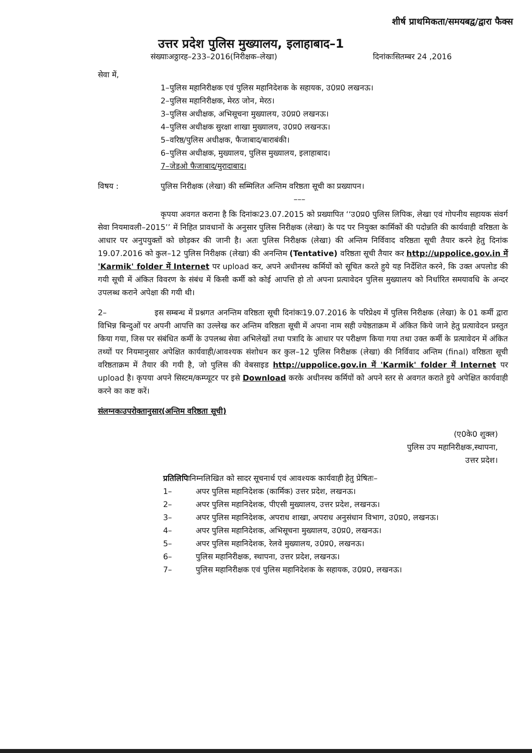शीर्ष प्राथमिकता/समयबद्व/द्वारा फैक्स
उत्तर प्रदेश पुलिस मुख्यालय, इलाहाबाद–1
संख्याःअठ्ठारह–233–2016(निरीक्षक–लेखा) दिनांकःसितम्बर 24 ,2016
सेवा में,
1–पुलिस महानिरीक्षक एवं पुलिस महानिदेशक के सहायक, उ0प्र0 लखनऊ।
2–पुलिस महानिरीक्षक, मेरठ जोन, मेरठ।
3–पुलिस अधीक्षक, अभिसूचना मुख्यालय, उ0प्र0 लखनऊ।
4–पुलिस अधीक्षक सुरक्षा शाखा मुख्यालय, उ0प्र0 लखनऊ।
5–वरिष्ठ/पुलिस अधीक्षक, फैजाबाद/बाराबंकी।
6–पुलिस अधीक्षक, मुख्यालय, पुलिस मुख्यालय, इलाहाबाद।
7–जेडओ फैजाबाद/मुरादाबाद।
विषय : पुलिस निरीक्षक (लेखा) की सम्मिलित अन्तिम वरिष्ठता सूची का प्रख्यापन।
–––
कृपया अवगत कराना है कि दिनांकः23.07.2015 को प्रख्यापित ‘‘उ0प्र0 पुलिस लिपिक, लेखा एवं गोपनीय सहायक संवर्ग सेवा नियमावली–2015’’ में निहित प्रावधानों के अनुसार पुलिस निरीक्षक (लेखा) के पद पर नियुक्त कार्मिकों की पदोन्नति की कार्यवाही वरिष्ठता के आधार पर अनुपयुक्तों को छोड़कर की जानी है। अतः पुलिस निरीक्षक (लेखा) की अन्तिम निर्विवाद वरिष्ठता सूची तैयार करने हेतु दिनांक 19.07.2016 को कुल–12 पुलिस निरीक्षक (लेखा) की अनन्तिम (Tentative) वरिष्ठता सूची तैयार कर http://uppolice.gov.in में 'Karmik' folder में Internet पर upload कर, अपने अधीनस्थ कर्मियों को सूचित करते हुये यह निर्देशित करने, कि उक्त अपलोड की गयी सूची में अंकित विवरण के संबंध में किसी कर्मी को कोई आपत्ति हो तो अपना प्रत्यावेदन पुलिस मुख्यालय को निर्धारित समयावधि के अन्दर उपलब्ध कराने अपेक्षा की गयी थी।
2– इस सम्बन्ध में प्रश्नगत अनन्तिम वरिष्ठता सूची दिनांकः19.07.2016 के परिप्रेक्ष्य में पुलिस निरीक्षक (लेखा) के 01 कर्मी द्वारा विभिन्न बिन्दुओं पर अपनी आपत्ति का उल्लेख कर अन्तिम वरिष्ठता सूची में अपना नाम सही ज्येष्ठताक्रम में अंकित किये जाने हेतु प्रत्यावेदन प्रस्तुत किया गया, जिस पर संबंधित कर्मी के उपलब्ध सेवा अभिलेखों तथा पत्रादि के आधार पर परीक्षण किया गया तथा उक्त कर्मी के प्रत्यावेदन में अंकित तथ्यों पर नियमानुसार अपेक्षित कार्यवाही/आवश्यक संशोधन कर कुल–12 पुलिस निरीक्षक (लेखा) की निर्विवाद अन्तिम (final) वरिष्ठता सूची वरिष्ठताक्रम में तैयार की गयी है, जो पुलिस की वेबसाइड http://uppolice.gov.in में 'Karmik' folder में Internet पर upload है। कृपया अपने सिस्टम/कम्प्यूटर पर इसे Download करके अधीनस्थ कर्मियों को अपने स्तर से अवगत कराते हुये अपेक्षित कार्यवाही करने का कष्ट करें।
संलग्नकःउपरोक्तानुसार(अन्तिम वरिष्ठता सूची)
(ए0के0 शुक्ल)
पुलिस उप महानिरीक्षक,स्थापना,
उत्तर प्रदेश।
प्रतिलिपिःनिम्नलिखित को सादर सूचनार्थ एवं आवश्यक कार्यवाही हेतु प्रेषितः–
1– अपर पुलिस महानिदेशक (कार्मिक) उत्तर प्रदेश, लखनऊ।
2– अपर पुलिस महानिदेशक, पीएसी मुख्यालय, उत्तर प्रदेश, लखनऊ।
3– अपर पुलिस महानिदेशक, अपराध शाखा, अपराध अनुसंधान विभाग, उ0प्र0, लखनऊ।
4– अपर पुलिस महानिदेशक, अभिसूचना मुख्यालय, उ0प्र0, लखनऊ।
5– अपर पुलिस महानिदेशक, रेलवे मुख्यालय, उ0प्र0, लखनऊ।
6– पुलिस महानिरीक्षक, स्थापना, उत्तर प्रदेश, लखनऊ।
7– पुलिस महानिरीक्षक एवं पुलिस महानिदेशक के सहायक, उ0प्र0, लखनऊ।